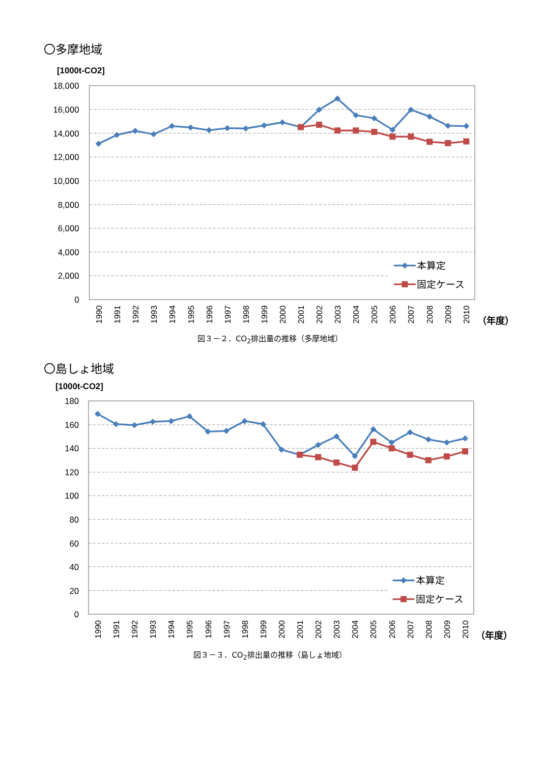〇多摩地域
[1000t-CO2]
18,000
16,000
14,000
12,000
10,000
8,000
6,000
4,000
2,000
0
1990
1991
1992
1993
1994
1995
1996
1997
1998
1999
2000
2001
2002
2003
2004
2005
2006
2007
2008
2009
2010
（年度）
本算定
固定ケース
図３－２．CO<sub>2</sub>排出量の推移（多摩地域）
〇島しょ地域
[1000t-CO2]
180
160
140
120
100
80
60
40
20
0
1990
1991
1992
1993
1994
1995
1996
1997
1998
1999
2000
2001
2002
2003
2004
2005
2006
2007
2008
2009
2010
（年度）
本算定
固定ケース
図３－３．CO<sub>2</sub>排出量の推移（島しょ地域）